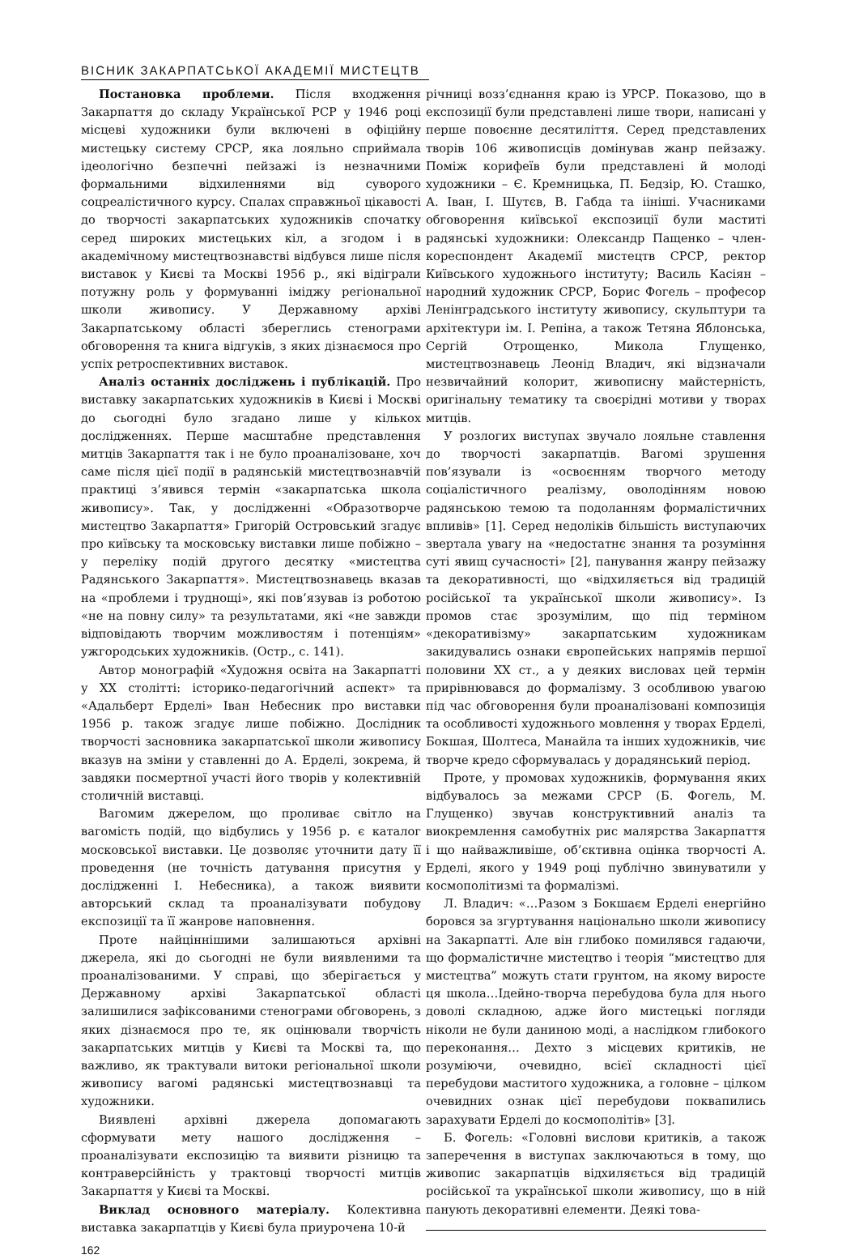ВІСНИК ЗАКАРПАТСЬКОЇ АКАДЕМІЇ МИСТЕЦТВ
Постановка проблеми. Після входження Закарпаття до складу Української РСР у 1946 році місцеві художники були включені в офіційну мистецьку систему СРСР, яка лояльно сприймала ідеологічно безпечні пейзажі із незначними формальними відхиленнями від суворого соцреалістичного курсу. Спалах справжньої цікавості до творчості закарпатських художників спочатку серед широких мистецьких кіл, а згодом і в академічному мистецтвознавстві відбувся лише після виставок у Києві та Москві 1956 р., які відіграли потужну роль у формуванні іміджу регіональної школи живопису. У Державному архіві Закарпатському області збереглись стенограми обговорення та книга відгуків, з яких дізнаємося про успіх ретроспективних виставок.
Аналіз останніх досліджень і публікацій. Про виставку закарпатських художників в Києві і Москві до сьогодні було згадано лише у кількох дослідженнях. Перше масштабне представлення митців Закарпаття так і не було проаналізоване, хоч саме після цієї події в радянській мистецтвознавчій практиці з’явився термін «закарпатська школа живопису». Так, у дослідженні «Образотворче мистецтво Закарпаття» Григорій Островський згадує про київську та московську виставки лише побіжно – у переліку подій другого десятку «мистецтва Радянського Закарпаття». Мистецтвознавець вказав на «проблеми і труднощі», які пов’язував із роботою «не на повну силу» та результатами, які «не завжди відповідають творчим можливостям і потенціям» ужгородських художників. (Остр., с. 141).
Автор монографій «Художня освіта на Закарпатті у ХХ столітті: історико-педагогічний аспект» та «Адальберт Ерделі» Іван Небесник про виставки 1956 р. також згадує лише побіжно. Дослідник творчості засновника закарпатської школи живопису вказув на зміни у ставленні до А. Ерделі, зокрема, й завдяки посмертної участі його творів у колективній столичній виставці.
Вагомим джерелом, що проливає світло на вагомість подій, що відбулись у 1956 р. є каталог московської виставки. Це дозволяє уточнити дату її проведення (не точність датування присутня у дослідженні І. Небесника), а також виявити авторський склад та проаналізувати побудову експозиції та її жанрове наповнення.
Проте найціннішими залишаються архівні джерела, які до сьогодні не були виявленими та проаналізованими. У справі, що зберігається у Державному архіві Закарпатської області залишилися зафіксованими стенограми обговорень, з яких дізнаємося про те, як оцінювали творчість закарпатських митців у Києві та Москві та, що важливо, як трактували витоки регіональної школи живопису вагомі радянські мистецтвознавці та художники.
Виявлені архівні джерела допомагають сформувати мету нашого дослідження – проаналізувати експозицію та виявити різницю та контраверсійність у трактовці творчості митців Закарпаття у Києві та Москві.
Виклад основного матеріалу. Колективна виставка закарпатців у Києві була приурочена 10-й
162
річниці возз’єднання краю із УРСР. Показово, що в експозиції були представлені лише твори, написані у перше повоєнне десятиліття. Серед представлених творів 106 живописців домінував жанр пейзажу. Поміж корифеїв були представлені й молоді художники – Є. Кремницька, П. Бедзір, Ю. Сташко, А. Іван, І. Шутєв, В. Габда та іініші. Учасниками обговорення київської експозиції були маститі радянські художники: Олександр Пащенко – член-кореспондент Академії мистецтв СРСР, ректор Київського художнього інституту; Василь Касіян – народний художник СРСР, Борис Фогель – професор Ленінградського інституту живопису, скульптури та архітектури ім. І. Репіна, а також Тетяна Яблонська, Сергій Отрощенко, Микола Глущенко, мистецтвознавець Леонід Владич, які відзначали незвичайний колорит, живописну майстерність, оригінальну тематику та своєрідні мотиви у творах митців.
У розлогих виступах звучало лояльне ставлення до творчості закарпатців. Вагомі зрушення пов’язували із «освоєнням творчого методу соціалістичного реалізму, оволодінням новою радянською темою та подоланням формалістичних впливів» [1]. Серед недоліків більшість виступаючих звертала увагу на «недостатнє знання та розуміння суті явищ сучасності» [2], панування жанру пейзажу та декоративності, що «відхиляється від традицій російської та української школи живопису». Із промов стає зрозумілим, що під терміном «декоративізму» закарпатським художникам закидувались ознаки європейських напрямів першої половини ХХ ст., а у деяких висловах цей термін прирівнювався до формалізму. З особливою увагою під час обговорення були проаналізовані композиція та особливості художнього мовлення у творах Ерделі, Бокшая, Шолтеса, Манайла та інших художників, чиє творче кредо сформувалась у дорадянський період.
Проте, у промовах художників, формування яких відбувалось за межами СРСР (Б. Фогель, М. Глущенко) звучав конструктивний аналіз та виокремлення самобутніх рис малярства Закарпаття і що найважливіше, об’єктивна оцінка творчості А. Ерделі, якого у 1949 році публічно звинуватили у космополітизмі та формалізмі.
Л. Владич: «…Разом з Бокшаєм Ерделі енергійно боровся за згуртування національно школи живопису на Закарпатті. Але він глибоко помилявся гадаючи, що формалістичне мистецтво і теорія “мистецтво для мистецтва” можуть стати грунтом, на якому виросте ця школа…Ідейно-творча перебудова була для нього доволі складною, адже його мистецькі погляди ніколи не були даниною моді, а наслідком глибокого переконання… Дехто з місцевих критиків, не розуміючи, очевидно, всієї складності цієї перебудови маститого художника, а головне – цілком очевидних ознак цієї перебудови поквапились зарахувати Ерделі до космополітів» [3].
Б. Фогель: «Головні вислови критиків, а також заперечення в виступах заключаються в тому, що живопис закарпатців відхиляється від традицій російської та української школи живопису, що в ній панують декоративні елементи. Деякі това-